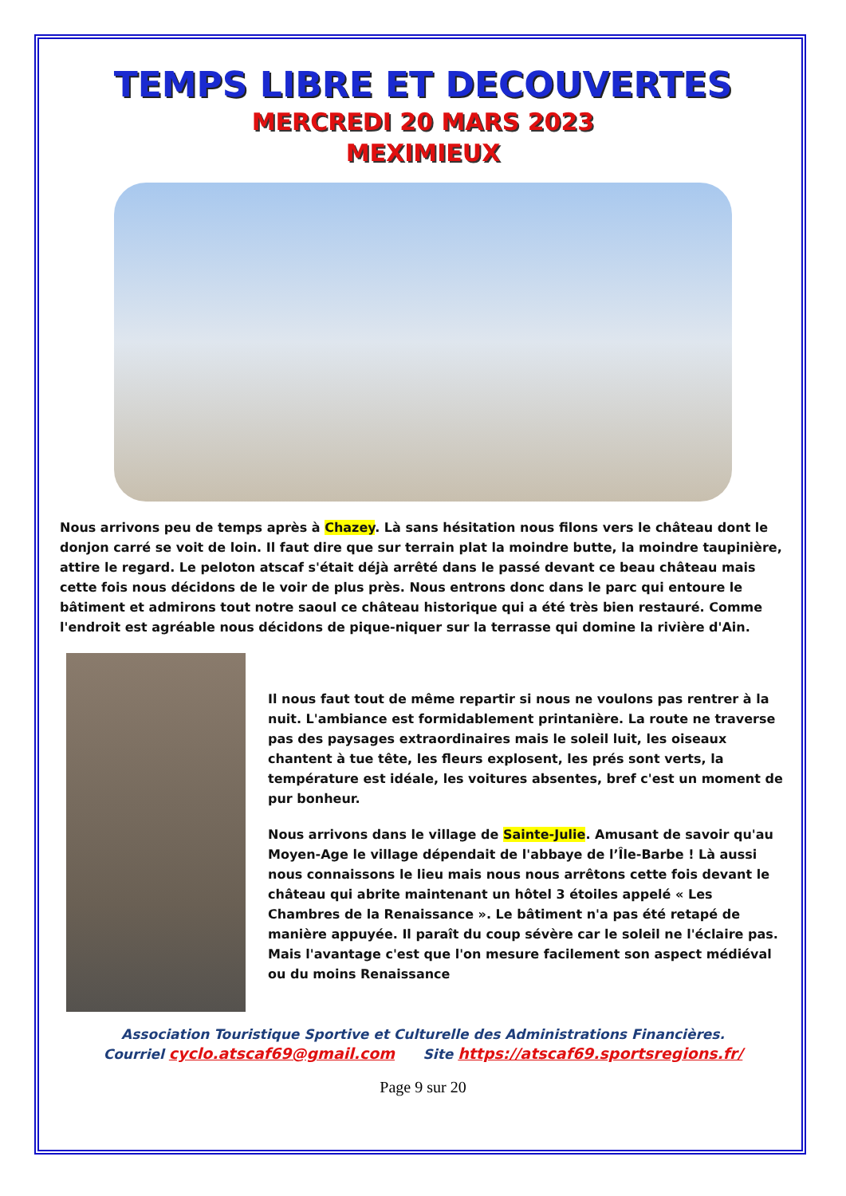TEMPS LIBRE ET DECOUVERTES
MERCREDI 20 MARS 2023
MEXIMIEUX
Nous arrivons peu de temps après à Chazey. Là sans hésitation nous filons vers le château dont le donjon carré se voit de loin. Il faut dire que sur terrain plat la moindre butte, la moindre taupinière, attire le regard. Le peloton atscaf s'était déjà arrêté dans le passé devant ce beau château mais cette fois nous décidons de le voir de plus près. Nous entrons donc dans le parc qui entoure le bâtiment et admirons tout notre saoul ce château historique qui a été très bien restauré. Comme l'endroit est agréable nous décidons de pique-niquer sur la terrasse qui domine la rivière d'Ain.
Il nous faut tout de même repartir si nous ne voulons pas rentrer à la nuit. L'ambiance est formidablement printanière. La route ne traverse pas des paysages extraordinaires mais le soleil luit, les oiseaux chantent à tue tête, les fleurs explosent, les prés sont verts, la température est idéale, les voitures absentes, bref c'est un moment de pur bonheur.
Nous arrivons dans le village de Sainte-Julie. Amusant de savoir qu'au Moyen-Age le village dépendait de l'abbaye de l’Île-Barbe ! Là aussi nous connaissons le lieu mais nous nous arrêtons cette fois devant le château qui abrite maintenant un hôtel 3 étoiles appelé « Les Chambres de la Renaissance ». Le bâtiment n'a pas été retapé de manière appuyée. Il paraît du coup sévère car le soleil ne l'éclaire pas. Mais l'avantage c'est que l'on mesure facilement son aspect médiéval ou du moins Renaissance
Association Touristique Sportive et Culturelle des Administrations Financières.
Courriel cyclo.atscaf69@gmail.com Site https://atscaf69.sportsregions.fr/
Page 9 sur 20